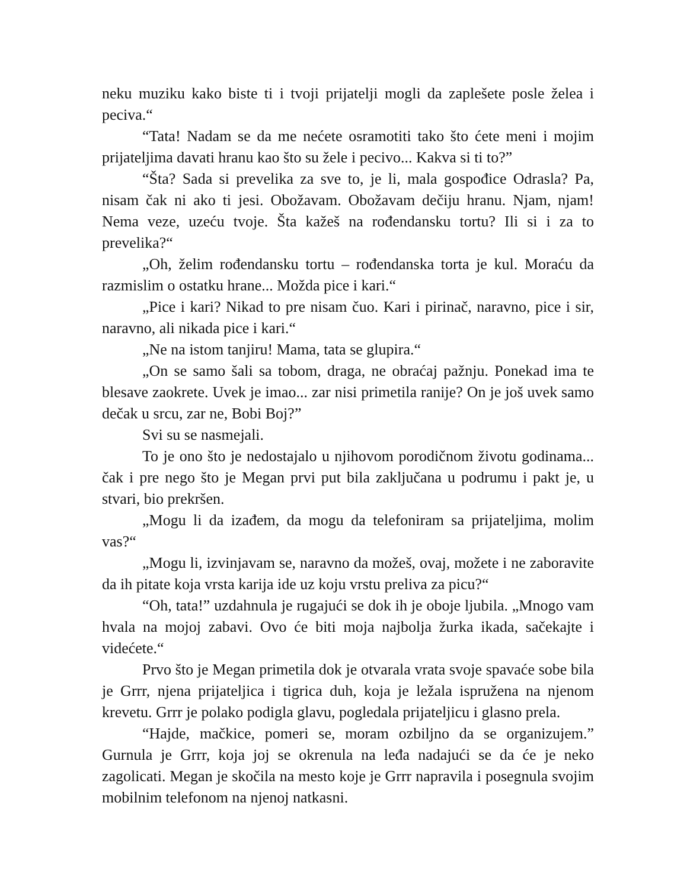neku muziku kako biste ti i tvoji prijatelji mogli da zaplešete posle želea i peciva.“
“Tata! Nadam se da me nećete osramotiti tako što ćete meni i mojim prijateljima davati hranu kao što su žele i pecivo... Kakva si ti to?”
“Šta? Sada si prevelika za sve to, je li, mala gospođice Odrasla? Pa, nisam čak ni ako ti jesi. Obožavam. Obožavam dečiju hranu. Njam, njam! Nema veze, uzeću tvoje. Šta kažeš na rođendansku tortu? Ili si i za to prevelika?“
„Oh, želim rođendansku tortu – rođendanska torta je kul. Moraću da razmislim o ostatku hrane... Možda pice i kari.“
„Pice i kari? Nikad to pre nisam čuo. Kari i pirinač, naravno, pice i sir, naravno, ali nikada pice i kari.“
„Ne na istom tanjiru! Mama, tata se glupira.“
„On se samo šali sa tobom, draga, ne obraćaj pažnju. Ponekad ima te blesave zaokrete. Uvek je imao... zar nisi primetila ranije? On je još uvek samo dečak u srcu, zar ne, Bobi Boj?”
Svi su se nasmejali.
To je ono što je nedostajalo u njihovom porodičnom životu godinama... čak i pre nego što je Megan prvi put bila zaključana u podrumu i pakt je, u stvari, bio prekršen.
„Mogu li da izađem, da mogu da telefoniram sa prijateljima, molim vas?“
„Mogu li, izvinjavam se, naravno da možeš, ovaj, možete i ne zaboravite da ih pitate koja vrsta karija ide uz koju vrstu preliva za picu?“
“Oh, tata!” uzdahnula je rugajući se dok ih je oboje ljubila. „Mnogo vam hvala na mojoj zabavi. Ovo će biti moja najbolja žurka ikada, sačekajte i videćete.“
Prvo što je Megan primetila dok je otvarala vrata svoje spavaće sobe bila je Grrr, njena prijateljica i tigrica duh, koja je ležala ispružena na njenom krevetu. Grrr je polako podigla glavu, pogledala prijateljicu i glasno prela.
“Hajde, mačkice, pomeri se, moram ozbiljno da se organizujem.” Gurnula je Grrr, koja joj se okrenula na leđa nadajući se da će je neko zagolicati. Megan je skočila na mesto koje je Grrr napravila i posegnula svojim mobilnim telefonom na njenoj natkasni.